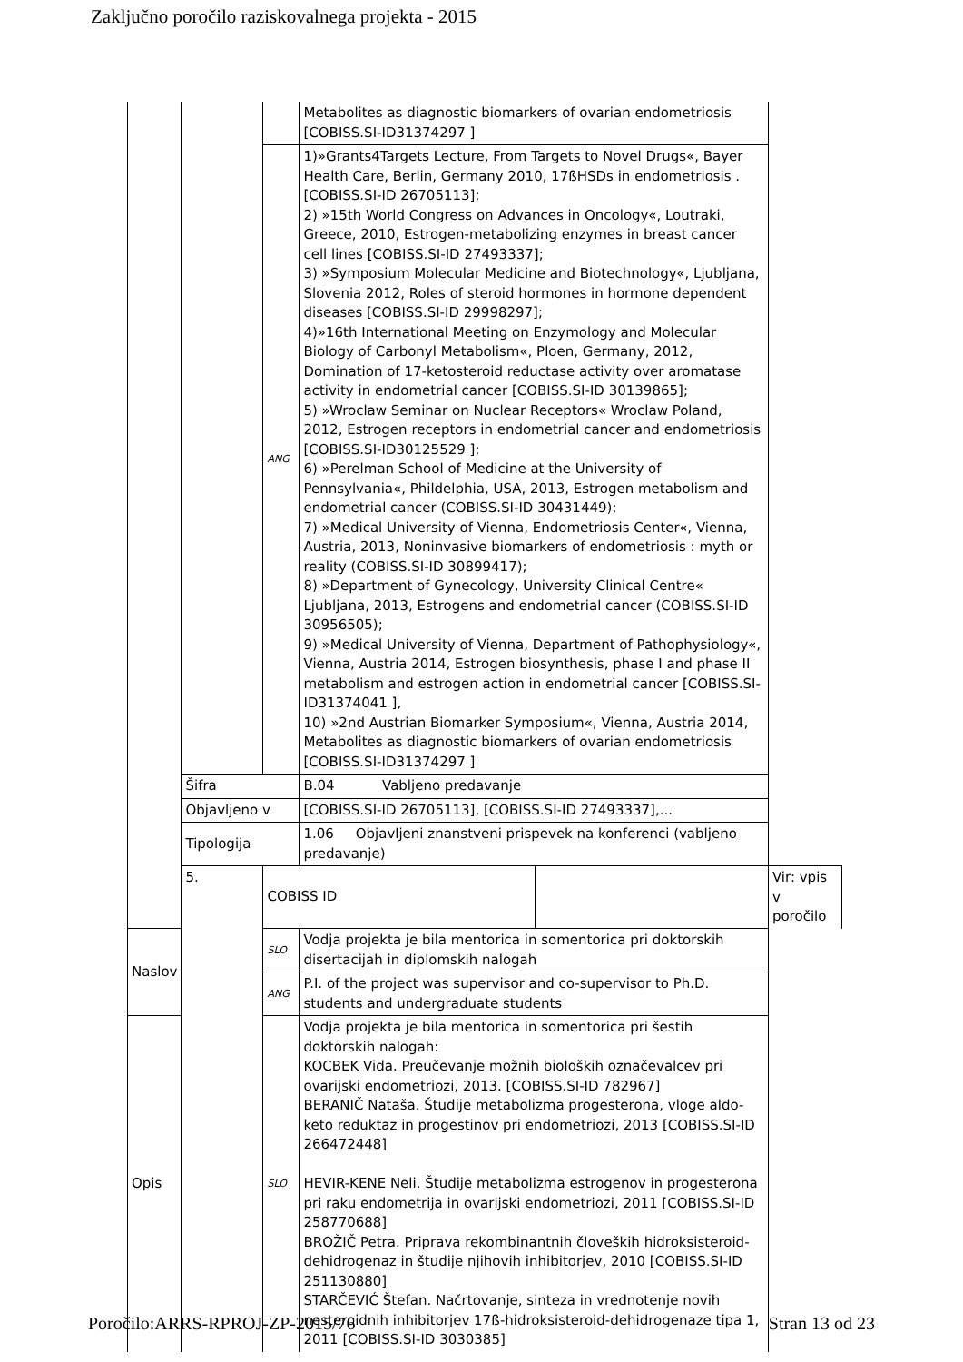Zaključno poročilo raziskovalnega projekta - 2015
| | | | Metabolites as diagnostic biomarkers of ovarian endometriosis [COBISS.SI-ID31374297 ] | | |
| | | ANG | 1)»Grants4Targets Lecture, From Targets to Novel Drugs«, Bayer Health Care, Berlin, Germany 2010, 17ßHSDs in endometriosis . [COBISS.SI-ID 26705113]; 2) »15th World Congress on Advances in Oncology«, Loutraki, Greece, 2010, Estrogen-metabolizing enzymes in breast cancer cell lines [COBISS.SI-ID 27493337]; 3) »Symposium Molecular Medicine and Biotechnology«, Ljubljana, Slovenia 2012, Roles of steroid hormones in hormone dependent diseases [COBISS.SI-ID 29998297]; 4)»16th International Meeting on Enzymology and Molecular Biology of Carbonyl Metabolism«, Ploen, Germany, 2012, Domination of 17-ketosteroid reductase activity over aromatase activity in endometrial cancer [COBISS.SI-ID 30139865]; 5) »Wroclaw Seminar on Nuclear Receptors« Wroclaw Poland, 2012, Estrogen receptors in endometrial cancer and endometriosis [COBISS.SI-ID30125529 ]; 6) »Perelman School of Medicine at the University of Pennsylvania«, Phildelphia, USA, 2013, Estrogen metabolism and endometrial cancer (COBISS.SI-ID 30431449); 7) »Medical University of Vienna, Endometriosis Center«, Vienna, Austria, 2013, Noninvasive biomarkers of endometriosis : myth or reality (COBISS.SI-ID 30899417); 8) »Department of Gynecology, University Clinical Centre« Ljubljana, 2013, Estrogens and endometrial cancer (COBISS.SI-ID 30956505); 9) »Medical University of Vienna, Department of Pathophysiology«, Vienna, Austria 2014, Estrogen biosynthesis, phase I and phase II metabolism and estrogen action in endometrial cancer [COBISS.SI-ID31374041 ], 10) »2nd Austrian Biomarker Symposium«, Vienna, Austria 2014, Metabolites as diagnostic biomarkers of ovarian endometriosis [COBISS.SI-ID31374297 ] | | |
| | Šifra | | B.04 Vabljeno predavanje | | |
| | Objavljeno v | | [COBISS.SI-ID 26705113], [COBISS.SI-ID 27493337],... | | |
| | Tipologija | | 1.06 Objavljeni znanstveni prispevek na konferenci (vabljeno predavanje) | | |
| | 5. | COBISS ID | | | Vir: vpis v poročilo |
| Naslov | | SLO | Vodja projekta je bila mentorica in somentorica pri doktorskih disertacijah in diplomskih nalogah | | |
| | | ANG | P.I. of the project was supervisor and co-supervisor to Ph.D. students and undergraduate students | | |
| Opis | | SLO | Vodja projekta je bila mentorica in somentorica pri šestih doktorskih nalogah: KOCBEK Vida. Preučevanje možnih bioloških označevalcev pri ovarijski endometriozi, 2013. [COBISS.SI-ID 782967] BERANIČ Nataša. Študije metabolizma progesterona, vloge aldo-keto reduktaz in progestinov pri endometriozi, 2013 [COBISS.SI-ID 266472448] HEVIR-KENE Neli. Študije metabolizma estrogenov in progesterona pri raku endometrija in ovarijski endometriozi, 2011 [COBISS.SI-ID 258770688] BROŽIČ Petra. Priprava rekombinantnih človeških hidroksisteroid-dehidrogenaz in študije njihovih inhibitorjev, 2010 [COBISS.SI-ID 251130880] STARČEVIĆ Štefan. Načrtovanje, sinteza in vrednotenje novih nesteroidnih inhibitorjev 17ß-hidroksisteroid-dehidrogenaze tipa 1, 2011 [COBISS.SI-ID 3030385] | | |
Poročilo:ARRS-RPROJ-ZP-2015/76 Stran 13 od 23